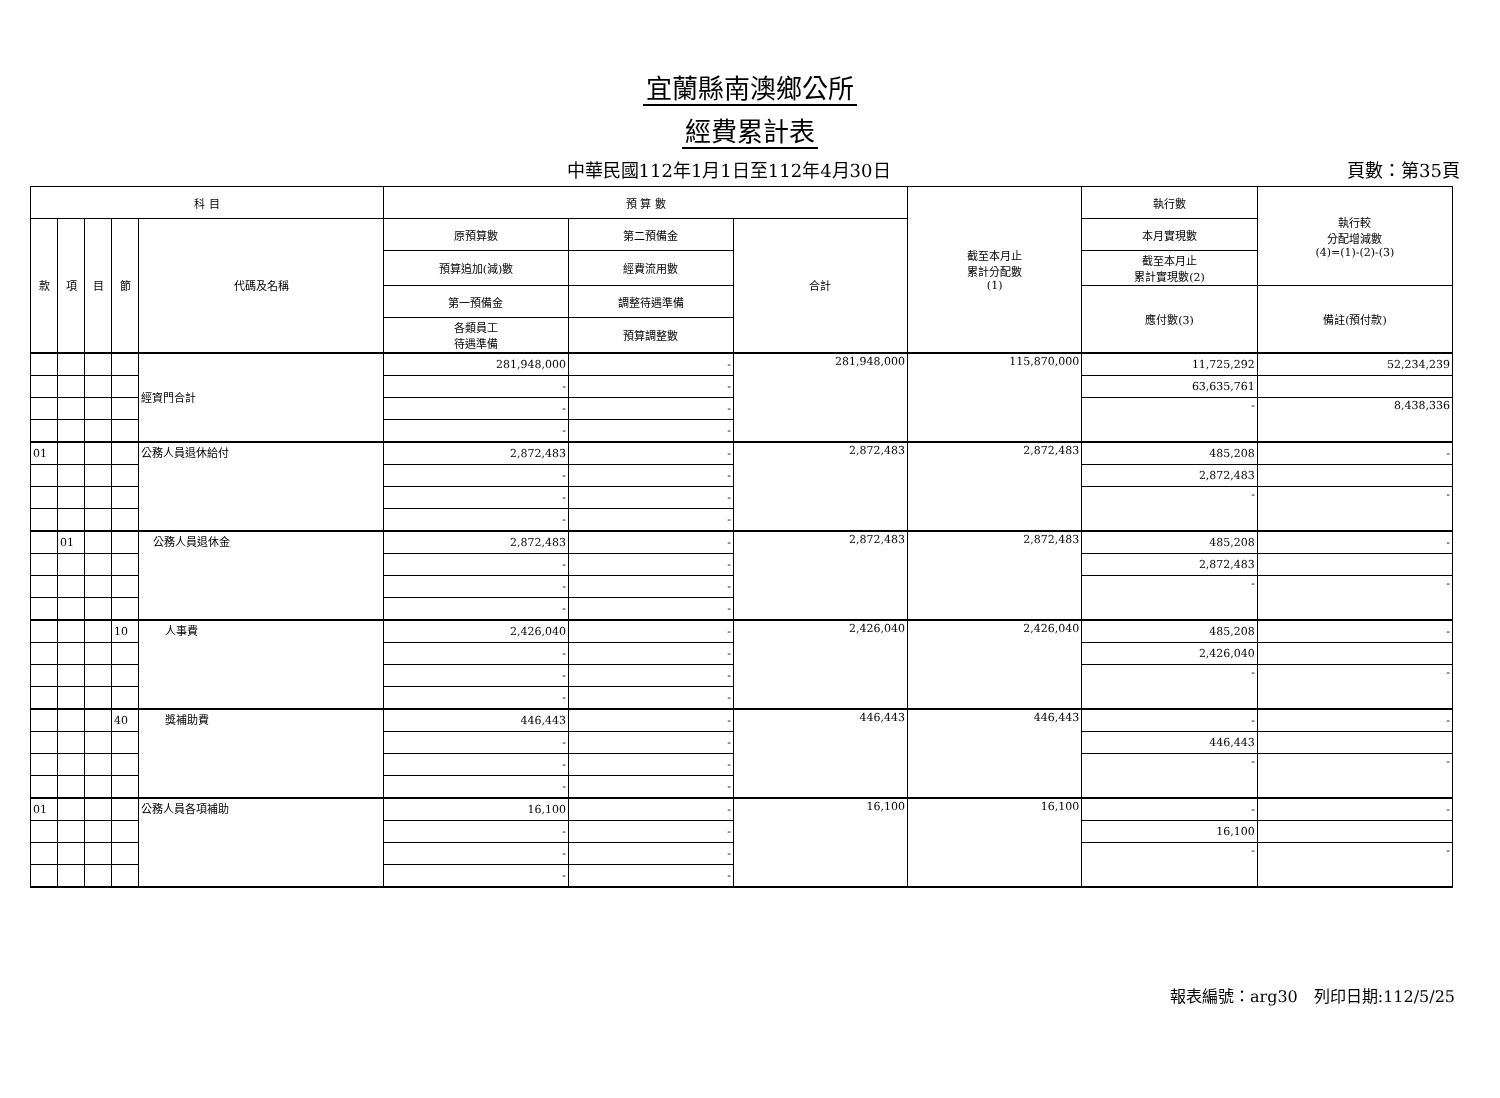宜蘭縣南澳鄉公所
經費累計表
中華民國112年1月1日至112年4月30日 頁數：第35頁
| 科 目 | | | | | 預 算 數 | | | 截至本月止 累計分配數 (1) | 執行數 | 執行較 分配增減數 (4)=(1)-(2)-(3) |
| --- | --- | --- | --- | --- | --- | --- | --- | --- | --- | --- |
| 款 | 項 | 目 | 節 | 代碼及名稱 | 原預算數 | 第二預備金 | 合計 | | 本月實現數 | |
| | | | | | 預算追加(減)數 | 經費流用數 | | | 截至本月止 累計實現數(2) | |
| | | | | | 第一預備金 | 調整待遇準備 | | | 應付數(3) | 備註(預付款) |
| | | | | | 各類員工 待遇準備 | 預算調整數 | | | | |
| | | | | 經資門合計 | 281,948,000 | - | 281,948,000 | 115,870,000 | 11,725,292 | 52,234,239 |
| | | | | | - | - | | | 63,635,761 | |
| | | | | | - | - | | | - | 8,438,336 |
| | | | | | - | - | | | | |
| 01 | | | | 公務人員退休給付 | 2,872,483 | - | 2,872,483 | 2,872,483 | 485,208 | - |
| | | | | | - | - | | | 2,872,483 | |
| | | | | | - | - | | | - | - |
| | | | | | - | - | | | | |
| | 01 | | | 公務人員退休金 | 2,872,483 | - | 2,872,483 | 2,872,483 | 485,208 | - |
| | | | | | - | - | | | 2,872,483 | |
| | | | | | - | - | | | - | - |
| | | | | | - | - | | | | |
| | | | 10 | 人事費 | 2,426,040 | - | 2,426,040 | 2,426,040 | 485,208 | - |
| | | | | | - | - | | | 2,426,040 | |
| | | | | | - | - | | | - | - |
| | | | | | - | - | | | | |
| | | | 40 | 獎補助費 | 446,443 | - | 446,443 | 446,443 | - | - |
| | | | | | - | - | | | 446,443 | |
| | | | | | - | - | | | - | - |
| | | | | | - | - | | | | |
| 01 | | | | 公務人員各項補助 | 16,100 | - | 16,100 | 16,100 | - | - |
| | | | | | - | - | | | 16,100 | |
| | | | | | - | - | | | - | - |
| | | | | | - | - | | | | |
報表編號：arg30　列印日期:112/5/25